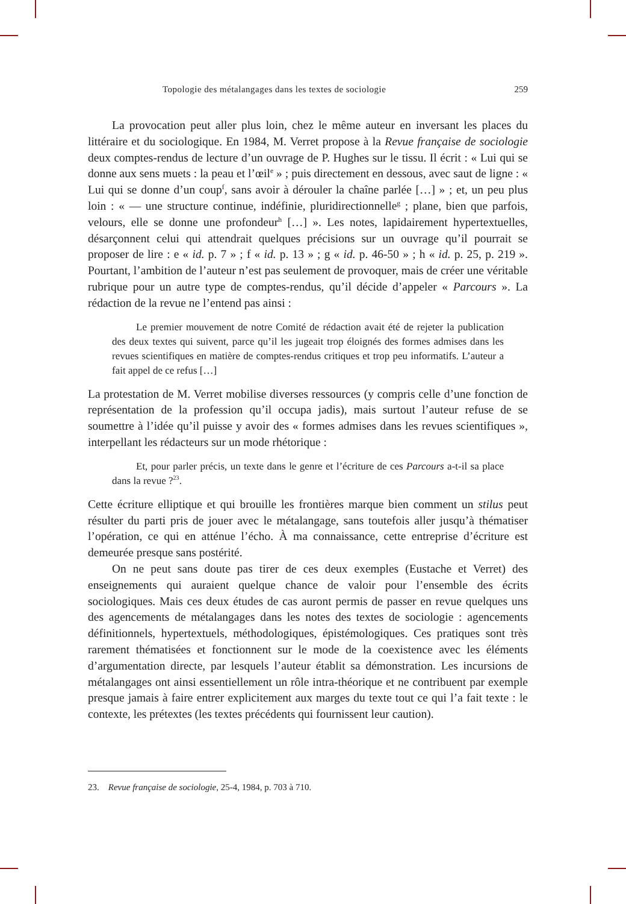Topologie des métalangages dans les textes de sociologie 259
La provocation peut aller plus loin, chez le même auteur en inversant les places du littéraire et du sociologique. En 1984, M. Verret propose à la Revue française de sociologie deux comptes-rendus de lecture d’un ouvrage de P. Hughes sur le tissu. Il écrit : « Lui qui se donne aux sens muets : la peau et l’œil<sup>e</sup> » ; puis directement en dessous, avec saut de ligne : « Lui qui se donne d’un coup<sup>f</sup>, sans avoir à dérouler la chaîne parlée […] » ; et, un peu plus loin : « — une structure continue, indéfinie, pluridirectionnelle<sup>g</sup> ; plane, bien que parfois, velours, elle se donne une profondeur<sup>h</sup> […] ». Les notes, lapidairement hypertextuelles, désarçonnent celui qui attendrait quelques précisions sur un ouvrage qu’il pourrait se proposer de lire : e « id. p. 7 » ; f « id. p. 13 » ; g « id. p. 46-50 » ; h « id. p. 25, p. 219 ». Pourtant, l’ambition de l’auteur n’est pas seulement de provoquer, mais de créer une véritable rubrique pour un autre type de comptes-rendus, qu’il décide d’appeler « Parcours ». La rédaction de la revue ne l’entend pas ainsi :
Le premier mouvement de notre Comité de rédaction avait été de rejeter la publication des deux textes qui suivent, parce qu’il les jugeait trop éloignés des formes admises dans les revues scientifiques en matière de comptes-rendus critiques et trop peu informatifs. L’auteur a fait appel de ce refus […]
La protestation de M. Verret mobilise diverses ressources (y compris celle d’une fonction de représentation de la profession qu’il occupa jadis), mais surtout l’auteur refuse de se soumettre à l’idée qu’il puisse y avoir des « formes admises dans les revues scientifiques », interpellant les rédacteurs sur un mode rhétorique :
Et, pour parler précis, un texte dans le genre et l’écriture de ces Parcours a-t-il sa place dans la revue ?<sup>23</sup>.
Cette écriture elliptique et qui brouille les frontières marque bien comment un stilus peut résulter du parti pris de jouer avec le métalangage, sans toutefois aller jusqu’à thématiser l’opération, ce qui en atténue l’écho. À ma connaissance, cette entreprise d’écriture est demeurée presque sans postérité.
On ne peut sans doute pas tirer de ces deux exemples (Eustache et Verret) des enseignements qui auraient quelque chance de valoir pour l’ensemble des écrits sociologiques. Mais ces deux études de cas auront permis de passer en revue quelques uns des agencements de métalangages dans les notes des textes de sociologie : agencements définitionnels, hypertextuels, méthodologiques, épistémologiques. Ces pratiques sont très rarement thématisées et fonctionnent sur le mode de la coexistence avec les éléments d’argumentation directe, par lesquels l’auteur établit sa démonstration. Les incursions de métalangages ont ainsi essentiellement un rôle intra-théorique et ne contribuent par exemple presque jamais à faire entrer explicitement aux marges du texte tout ce qui l’a fait texte : le contexte, les prétextes (les textes précédents qui fournissent leur caution).
23. Revue française de sociologie, 25-4, 1984, p. 703 à 710.